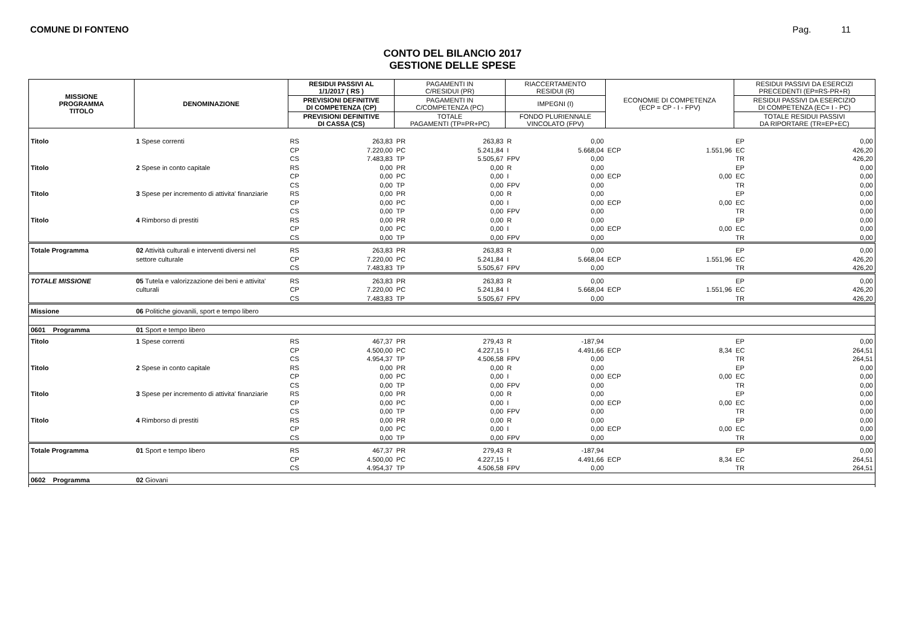COMUNE DI FONTENO Pag. 11
CONTO DEL BILANCIO 2017
GESTIONE DELLE SPESE
| MISSIONE PROGRAMMA TITOLO | DENOMINAZIONE | RESIDUI PASSIVI AL 1/1/2017 ( RS ) | | PAGAMENTI IN C/RESIDUI (PR) | | RIACCERTAMENTO RESIDUI (R) | | ECONOMIE DI COMPETENZA (ECP = CP - I - FPV) | | RESIDUI PASSIVI DA ESERCIZI PRECEDENTI (EP=RS-PR+R) | |
| --- | --- | --- | --- | --- | --- | --- | --- | --- | --- | --- | --- |
| | | PREVISIONI DEFINITIVE DI COMPETENZA (CP) | | PAGAMENTI IN C/COMPETENZA (PC) | | IMPEGNI (I) | | | | RESIDUI PASSIVI DA ESERCIZIO DI COMPETENZA (EC= I - PC) | |
| | | PREVISIONI DEFINITIVE DI CASSA (CS) | | TOTALE PAGAMENTI (TP=PR+PC) | | FONDO PLURIENNALE VINCOLATO (FPV) | | | | TOTALE RESIDUI PASSIVI DA RIPORTARE (TR=EP+EC) | |
| Titolo | 1 Spese correnti | RS | 263,83 | PR | 263,83 | R | 0,00 | | | EP | 0,00 |
| | | CP | 7.220,00 | PC | 5.241,84 | I | 5.668,04 | ECP | 1.551,96 | EC | 426,20 |
| | | CS | 7.483,83 | TP | 5.505,67 | FPV | 0,00 | | | TR | 426,20 |
| Titolo | 2 Spese in conto capitale | RS CP CS | 0,00 0,00 0,00 | PR PC TP | 0,00 0,00 0,00 | R I FPV | 0,00 0,00 0,00 | ECP | 0,00 | EP EC TR | 0,00 0,00 0,00 |
| Titolo | 3 Spese per incremento di attivita' finanziarie | RS CP CS | 0,00 0,00 0,00 | PR PC TP | 0,00 0,00 0,00 | R I FPV | 0,00 0,00 0,00 | ECP | 0,00 | EP EC TR | 0,00 0,00 0,00 |
| Titolo | 4 Rimborso di prestiti | RS CP CS | 0,00 0,00 0,00 | PR PC TP | 0,00 0,00 0,00 | R I FPV | 0,00 0,00 0,00 | ECP | 0,00 | EP EC TR | 0,00 0,00 0,00 |
| Totale Programma | 02 Attività culturali e interventi diversi nel settore culturale | RS CP CS | 263,83 7.220,00 7.483,83 | PR PC TP | 263,83 5.241,84 5.505,67 | R I FPV | 0,00 5.668,04 0,00 | ECP | 1.551,96 | EP EC TR | 0,00 426,20 426,20 |
| TOTALE MISSIONE | 05 Tutela e valorizzazione dei beni e attivita' culturali | RS CP CS | 263,83 7.220,00 7.483,83 | PR PC TP | 263,83 5.241,84 5.505,67 | R I FPV | 0,00 5.668,04 0,00 | ECP | 1.551,96 | EP EC TR | 0,00 426,20 426,20 |
| Missione | 06 Politiche giovanili, sport e tempo libero | | | | | | | | | | |
| 0601 Programma | 01 Sport e tempo libero | | | | | | | | | | |
| Titolo | 1 Spese correnti | RS CP CS | 467,37 4.500,00 4.954,37 | PR PC TP | 279,43 4.227,15 4.506,58 | R I FPV | -187,94 4.491,66 0,00 | ECP | 8,34 | EP EC TR | 0,00 264,51 264,51 |
| Titolo | 2 Spese in conto capitale | RS CP CS | 0,00 0,00 0,00 | PR PC TP | 0,00 0,00 0,00 | R I FPV | 0,00 0,00 0,00 | ECP | 0,00 | EP EC TR | 0,00 0,00 0,00 |
| Titolo | 3 Spese per incremento di attivita' finanziarie | RS CP CS | 0,00 0,00 0,00 | PR PC TP | 0,00 0,00 0,00 | R I FPV | 0,00 0,00 0,00 | ECP | 0,00 | EP EC TR | 0,00 0,00 0,00 |
| Titolo | 4 Rimborso di prestiti | RS CP CS | 0,00 0,00 0,00 | PR PC TP | 0,00 0,00 0,00 | R I FPV | 0,00 0,00 0,00 | ECP | 0,00 | EP EC TR | 0,00 0,00 0,00 |
| Totale Programma | 01 Sport e tempo libero | RS CP CS | 467,37 4.500,00 4.954,37 | PR PC TP | 279,43 4.227,15 4.506,58 | R I FPV | -187,94 4.491,66 0,00 | ECP | 8,34 | EP EC TR | 0,00 264,51 264,51 |
| 0602 Programma | 02 Giovani | | | | | | | | | | |